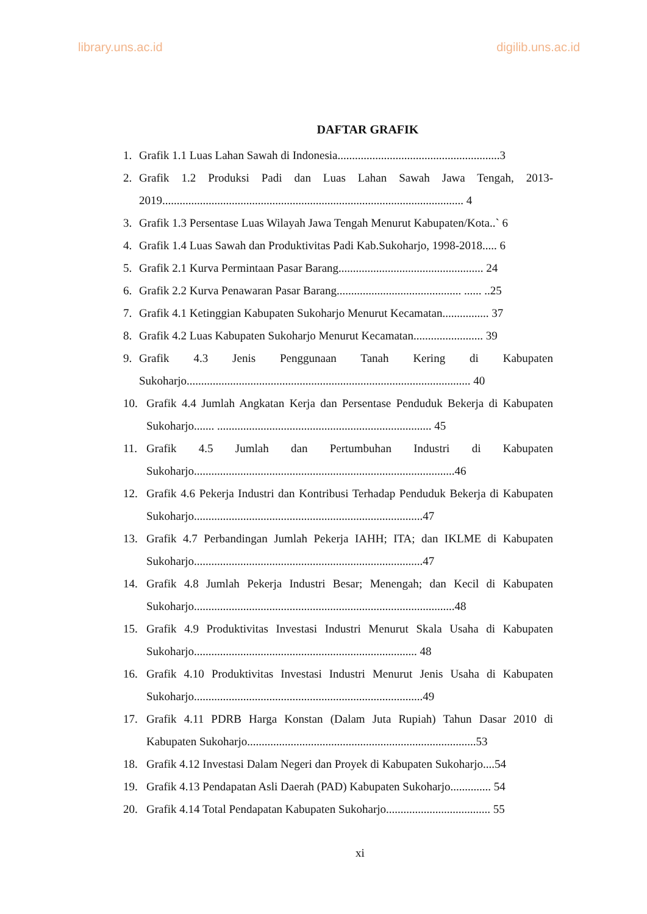library.uns.ac.id digilib.uns.ac.id
DAFTAR GRAFIK
1. Grafik 1.1 Luas Lahan Sawah di Indonesia........................................................3
2. Grafik 1.2 Produksi Padi dan Luas Lahan Sawah Jawa Tengah, 2013-2019........................................................................................................ 4
3. Grafik 1.3 Persentase Luas Wilayah Jawa Tengah Menurut Kabupaten/Kota..` 6
4. Grafik 1.4 Luas Sawah dan Produktivitas Padi Kab.Sukoharjo, 1998-2018..... 6
5. Grafik 2.1 Kurva Permintaan Pasar Barang.................................................. 24
6. Grafik 2.2 Kurva Penawaran Pasar Barang........................................... ...... ..25
7. Grafik 4.1 Ketinggian Kabupaten Sukoharjo Menurut Kecamatan................ 37
8. Grafik 4.2 Luas Kabupaten Sukoharjo Menurut Kecamatan........................ 39
9. Grafik 4.3 Jenis Penggunaan Tanah Kering di Kabupaten Sukoharjo.................................................................................................. 40
10. Grafik 4.4 Jumlah Angkatan Kerja dan Persentase Penduduk Bekerja di Kabupaten Sukoharjo....... .......................................................................... 45
11. Grafik 4.5 Jumlah dan Pertumbuhan Industri di Kabupaten Sukoharjo..........................................................................................46
12. Grafik 4.6 Pekerja Industri dan Kontribusi Terhadap Penduduk Bekerja di Kabupaten Sukoharjo...............................................................................47
13. Grafik 4.7 Perbandingan Jumlah Pekerja IAHH; ITA; dan IKLME di Kabupaten Sukoharjo...............................................................................47
14. Grafik 4.8 Jumlah Pekerja Industri Besar; Menengah; dan Kecil di Kabupaten Sukoharjo..........................................................................................48
15. Grafik 4.9 Produktivitas Investasi Industri Menurut Skala Usaha di Kabupaten Sukoharjo............................................................................. 48
16. Grafik 4.10 Produktivitas Investasi Industri Menurut Jenis Usaha di Kabupaten Sukoharjo...............................................................................49
17. Grafik 4.11 PDRB Harga Konstan (Dalam Juta Rupiah) Tahun Dasar 2010 di Kabupaten Sukoharjo...............................................................................53
18. Grafik 4.12 Investasi Dalam Negeri dan Proyek di Kabupaten Sukoharjo....54
19. Grafik 4.13 Pendapatan Asli Daerah (PAD) Kabupaten Sukoharjo.............. 54
20. Grafik 4.14 Total Pendapatan Kabupaten Sukoharjo.................................... 55
xi